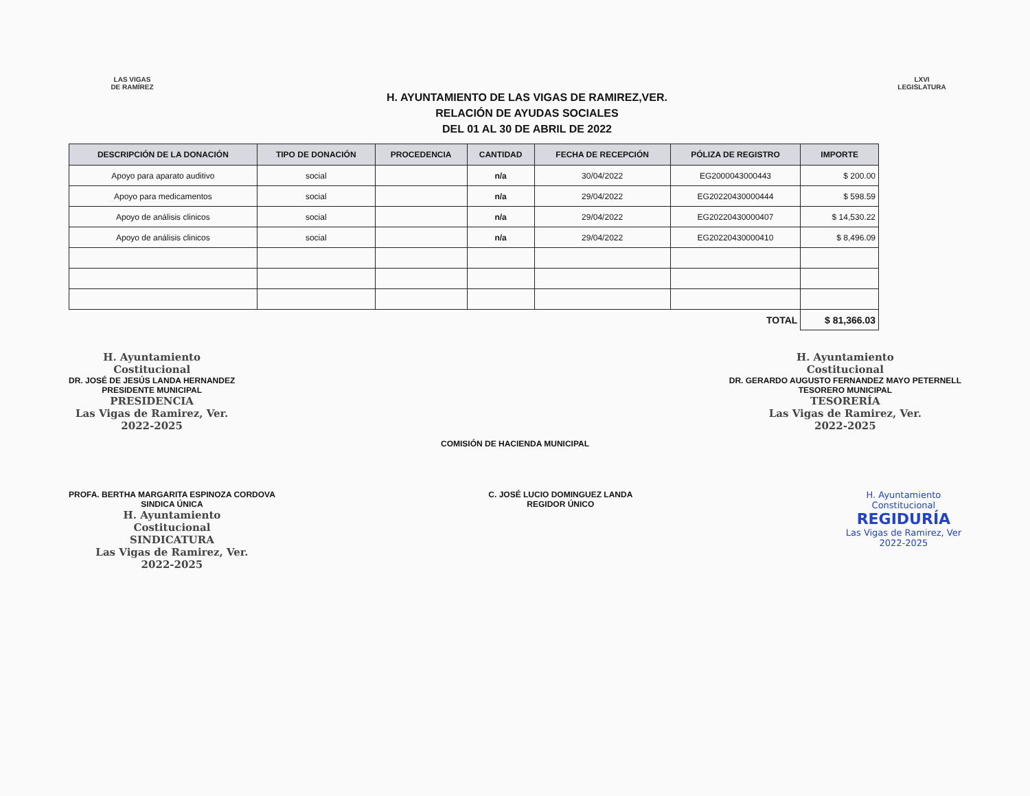LAS VIGAS
DE RAMÍREZ
H. AYUNTAMIENTO DE LAS VIGAS DE RAMIREZ,VER.
RELACIÓN DE AYUDAS SOCIALES
DEL 01 AL 30 DE ABRIL DE 2022
LXVI
LEGISLATURA
| DESCRIPCIÓN DE LA DONACIÓN | TIPO DE DONACIÓN | PROCEDENCIA | CANTIDAD | FECHA DE RECEPCIÓN | PÓLIZA DE REGISTRO | IMPORTE |
| --- | --- | --- | --- | --- | --- | --- |
| Apoyo para aparato auditivo | social | | n/a | 30/04/2022 | EG2000043000443 | $ 200.00 |
| Apoyo para medicamentos | social | | n/a | 29/04/2022 | EG20220430000444 | $ 598.59 |
| Apoyo de análisis clinicos | social | | n/a | 29/04/2022 | EG20220430000407 | $ 14,530.22 |
| Apoyo de análisis clinicos | social | | n/a | 29/04/2022 | EG20220430000410 | $ 8,496.09 |
| TOTAL | | | | | | $ 81,366.03 |
H. Ayuntamiento
Costitucional
DR. JOSÉ DE JESÚS LANDA HERNANDEZ
PRESIDENTE MUNICIPAL
PRESIDENCIA
Las Vigas de Ramirez, Ver.
2022-2025
H. Ayuntamiento
Costitucional
DR. GERARDO AUGUSTO FERNANDEZ MAYO PETERNELL
TESORERO MUNICIPAL
TESORERÍA
Las Vigas de Ramirez, Ver.
2022-2025
COMISIÓN DE HACIENDA MUNICIPAL
PROFA. BERTHA MARGARITA ESPINOZA CORDOVA
SINDICA ÚNICA
H. Ayuntamiento
Costitucional
SINDICATURA
Las Vigas de Ramirez, Ver.
2022-2025
C. JOSÉ LUCIO DOMINGUEZ LANDA
REGIDOR ÚNICO
H. Ayuntamiento
Constitucional
REGIDURÍA
Las Vigas de Ramirez, Ver
2022-2025